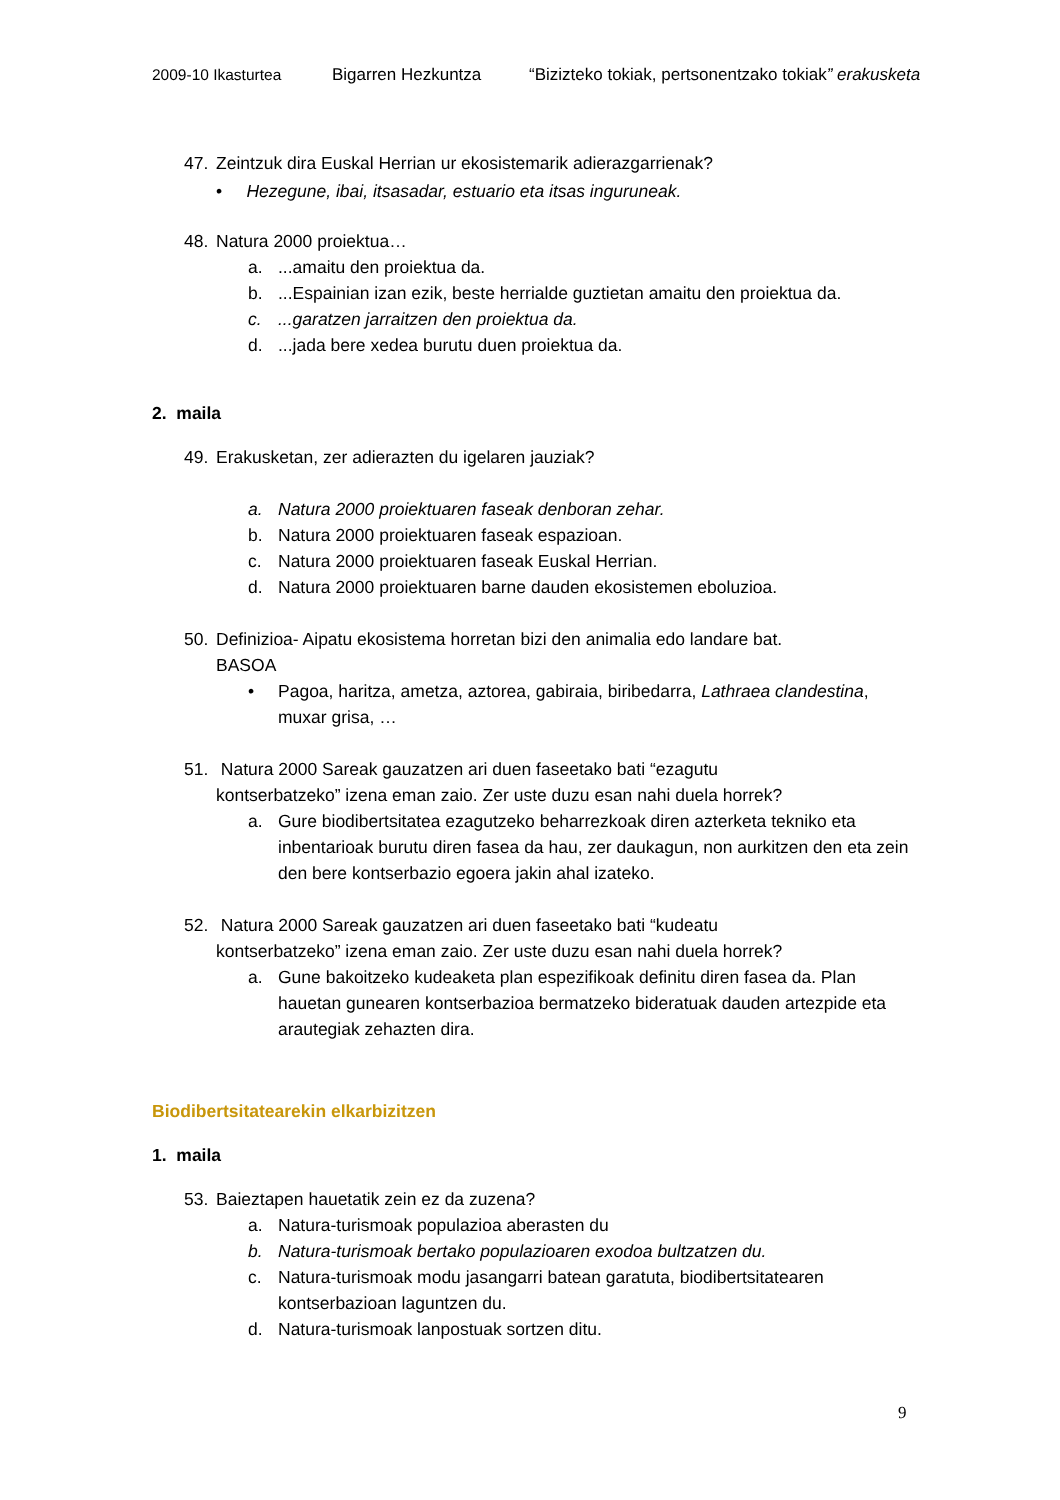2009-10 Ikasturtea Bigarren Hezkuntza “Bizizteko tokiak, pertsonentzako tokiak” erakusketa
47. Zeintzuk dira Euskal Herrian ur ekosistemarik adierazgarrienak?
• Hezegune, ibai, itsasadar, estuario eta itsas inguruneak.
48. Natura 2000 proiektua…
a....amaitu den proiektua da.
b....Espainian izan ezik, beste herrialde guztietan amaitu den proiektua da.
c....garatzen jarraitzen den proiektua da.
d....jada bere xedea burutu duen proiektua da.
2. maila
49. Erakusketan, zer adierazten du igelaren jauziak?
a. Natura 2000 proiektuaren faseak denboran zehar.
b. Natura 2000 proiektuaren faseak espazioan.
c. Natura 2000 proiektuaren faseak Euskal Herrian.
d. Natura 2000 proiektuaren barne dauden ekosistemen eboluzioa.
50. Definizioa- Aipatu ekosistema horretan bizi den animalia edo landare bat.
BASOA
• Pagoa, haritza, ametza, aztorea, gabiraia, biribedarra, Lathraea clandestina, muxar grisa, …
51. Natura 2000 Sareak gauzatzen ari duen faseetako bati “ezagutu
kontserbatzeko” izena eman zaio. Zer uste duzu esan nahi duela horrek?
a. Gure biodibertsitatea ezagutzeko beharrezkoak diren azterketa tekniko eta inbentarioak burutu diren fasea da hau, zer daukagun, non aurkitzen den eta zein den bere kontserbazio egoera jakin ahal izateko.
52. Natura 2000 Sareak gauzatzen ari duen faseetako bati “kudeatu
kontserbatzeko” izena eman zaio. Zer uste duzu esan nahi duela horrek?
a. Gune bakoitzeko kudeaketa plan espezifikoak definitu diren fasea da. Plan hauetan gunearen kontserbazioa bermatzeko bideratuak dauden artezpide eta arautegiak zehazten dira.
Biodibertsitatearekin elkarbizitzen
1. maila
53. Baieztapen hauetatik zein ez da zuzena?
a. Natura-turismoak populazioa aberasten du
b. Natura-turismoak bertako populazioaren exodoa bultzatzen du.
c. Natura-turismoak modu jasangarri batean garatuta, biodibertsitatearen kontserbazioan laguntzen du.
d. Natura-turismoak lanpostuak sortzen ditu.
9